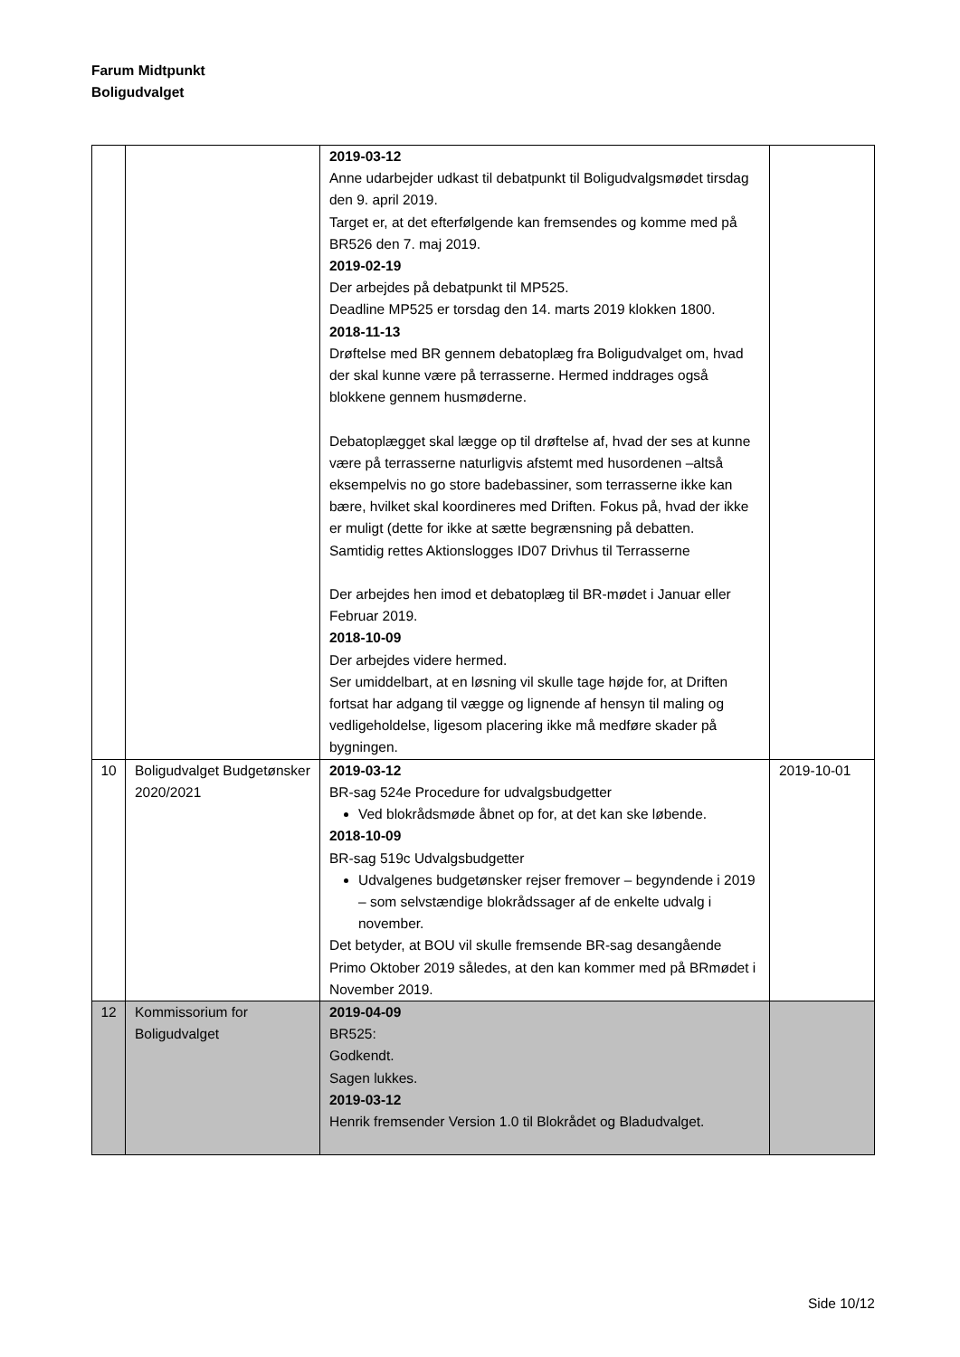Farum Midtpunkt
Boligudvalget
| | | 2019-03-12 Anne udarbejder udkast til debatpunkt til Boligudvalgsmødet tirsdag den 9. april 2019. Target er, at det efterfølgende kan fremsendes og komme med på BR526 den 7. maj 2019. 2019-02-19 Der arbejdes på debatpunkt til MP525. Deadline MP525 er torsdag den 14. marts 2019 klokken 1800. 2018-11-13 Drøftelse med BR gennem debatoplæg fra Boligudvalget om, hvad der skal kunne være på terrasserne. Hermed inddrages også blokkene gennem husmøderne. Debatoplægget skal lægge op til drøftelse af, hvad der ses at kunne være på terrasserne naturligvis afstemt med husordenen –altså eksempelvis no go store badebassiner, som terrasserne ikke kan bære, hvilket skal koordineres med Driften. Fokus på, hvad der ikke er muligt (dette for ikke at sætte begrænsning på debatten. Samtidig rettes Aktionslogges ID07 Drivhus til Terrasserne Der arbejdes hen imod et debatoplæg til BR-mødet i Januar eller Februar 2019. 2018-10-09 Der arbejdes videre hermed. Ser umiddelbart, at en løsning vil skulle tage højde for, at Driften fortsat har adgang til vægge og lignende af hensyn til maling og vedligeholdelse, ligesom placering ikke må medføre skader på bygningen. | |
| 10 | Boligudvalget Budgetønsker 2020/2021 | 2019-03-12 BR-sag 524e Procedure for udvalgsbudgetter Ved blokrådsmøde åbnet op for, at det kan ske løbende. 2018-10-09 BR-sag 519c Udvalgsbudgetter Udvalgenes budgetønsker rejser fremover – begyndende i 2019 – som selvstændige blokrådssager af de enkelte udvalg i november. Det betyder, at BOU vil skulle fremsende BR-sag desangående Primo Oktober 2019 således, at den kan kommer med på BRmødet i November 2019. | 2019-10-01 |
| 12 | Kommissorium for Boligudvalget | 2019-04-09 BR525: Godkendt. Sagen lukkes. 2019-03-12 Henrik fremsender Version 1.0 til Blokrådet og Bladudvalget. | |
Side 10/12